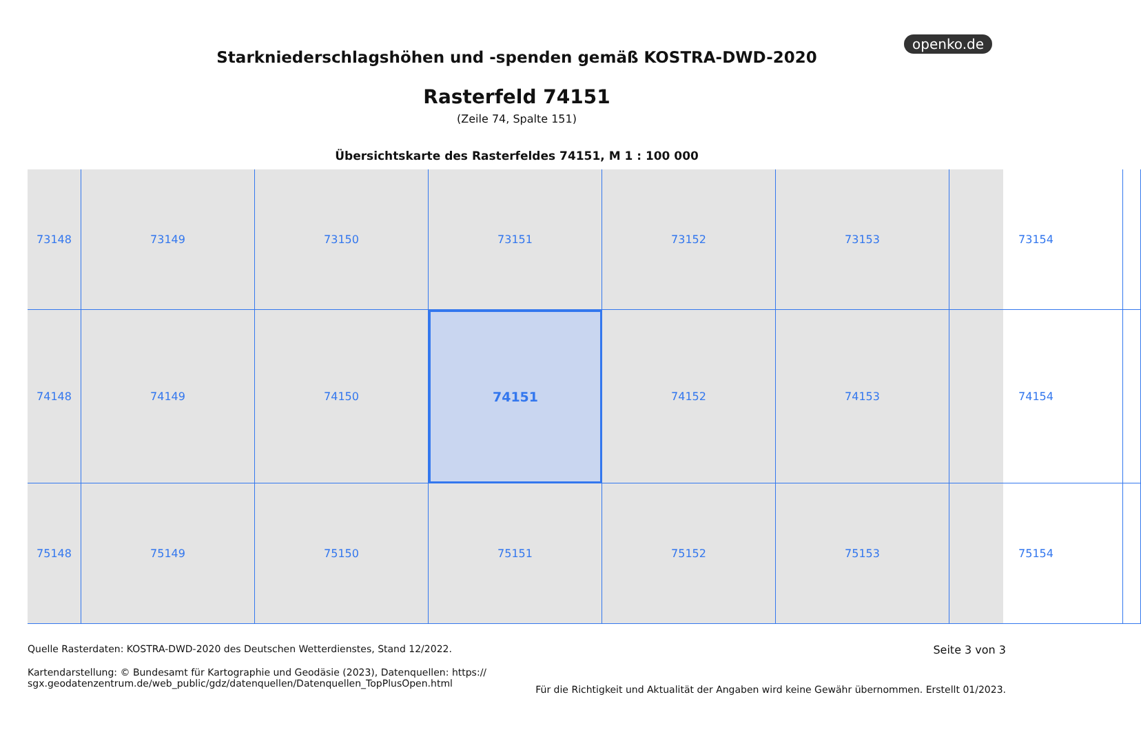openko.de
Starkniederschlagshöhen und -spenden gemäß KOSTRA-DWD-2020
Rasterfeld 74151
(Zeile 74, Spalte 151)
Übersichtskarte des Rasterfeldes 74151, M 1 : 100 000
73148
73149
73150
73151
73152
73153
73154
74148
74149
74150
74151
74152
74153
74154
75148
75149
75150
75151
75152
75153
75154
Quelle Rasterdaten: KOSTRA-DWD-2020 des Deutschen Wetterdienstes, Stand 12/2022.
Kartendarstellung: © Bundesamt für Kartographie und Geodäsie (2023), Datenquellen: https://
sgx.geodatenzentrum.de/web_public/gdz/datenquellen/Datenquellen_TopPlusOpen.html
Seite 3 von 3
Für die Richtigkeit und Aktualität der Angaben wird keine Gewähr übernommen. Erstellt 01/2023.